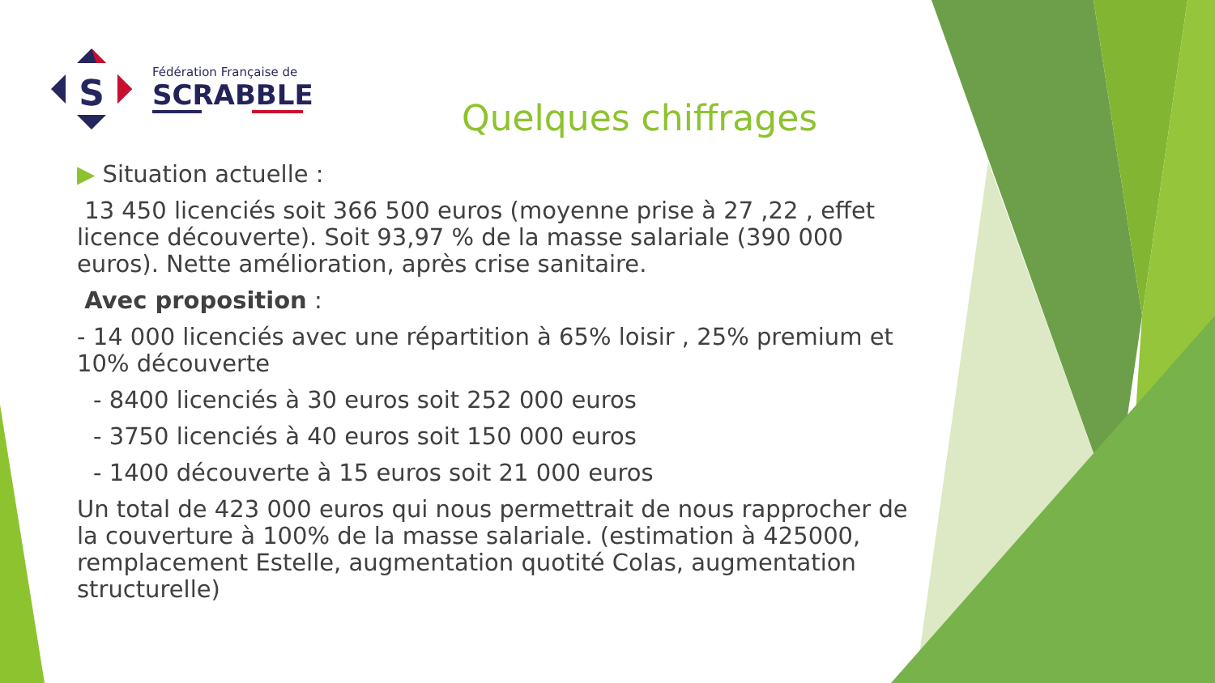S
Fédération Française de
SCRABBLE
Quelques chiffrages
▶ Situation actuelle :
13 450 licenciés soit 366 500 euros (moyenne prise à 27 ,22 , effet licence découverte). Soit 93,97 % de la masse salariale (390 000 euros). Nette amélioration, après crise sanitaire.
Avec proposition :
- 14 000 licenciés avec une répartition à 65% loisir , 25% premium et 10% découverte
- 8400 licenciés à 30 euros soit 252 000 euros
- 3750 licenciés à 40 euros soit 150 000 euros
- 1400 découverte à 15 euros soit 21 000 euros
Un total de 423 000 euros qui nous permettrait de nous rapprocher de la couverture à 100% de la masse salariale. (estimation à 425000, remplacement Estelle, augmentation quotité Colas, augmentation structurelle)